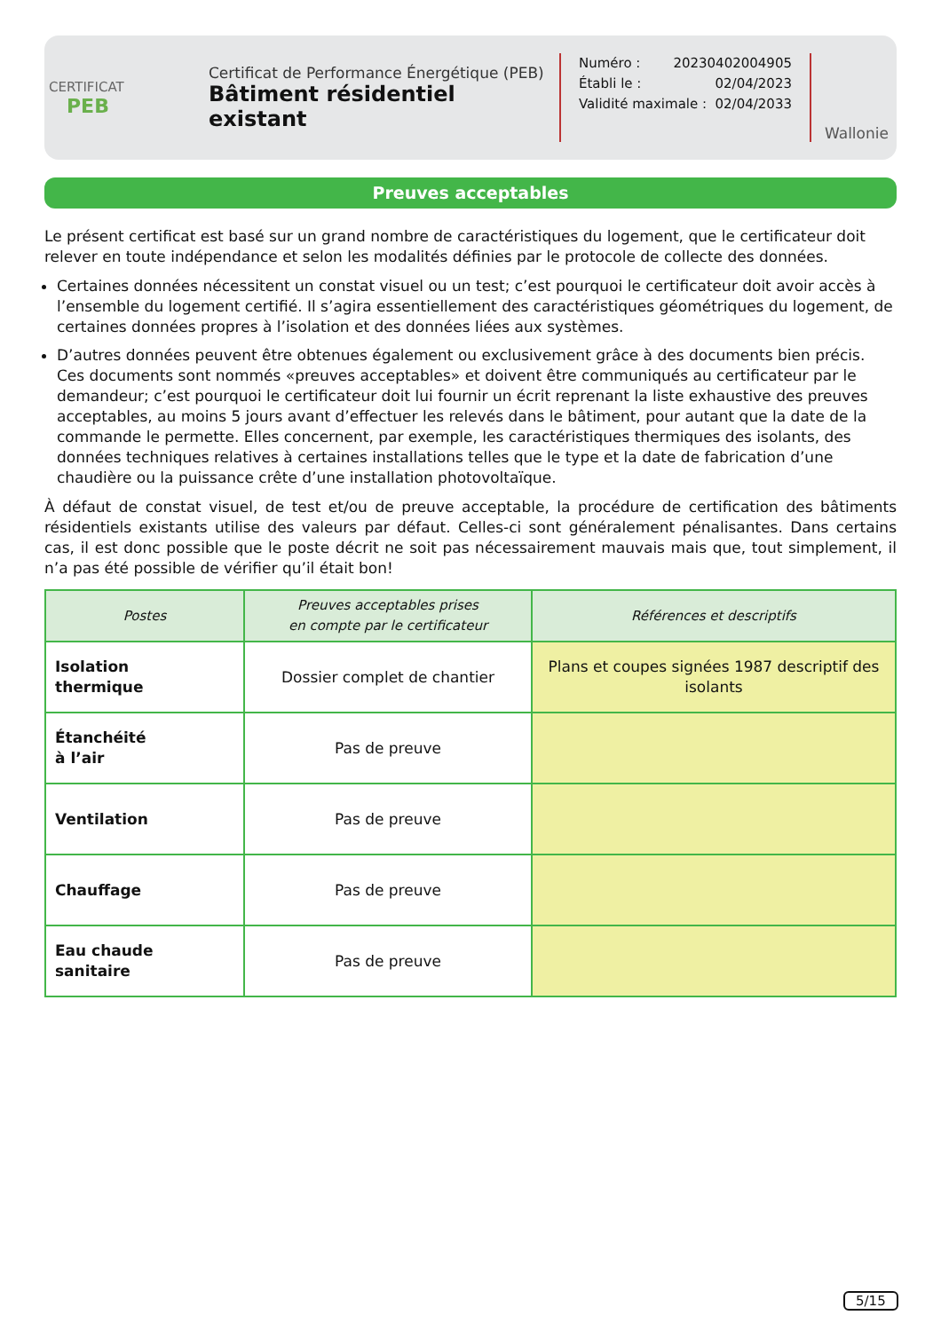CERTIFICAT
PEB
Certificat de Performance Énergétique (PEB)
Bâtiment résidentiel existant
Numéro : 20230402004905
Établi le : 02/04/2023
Validité maximale : 02/04/2033
Wallonie
Preuves acceptables
Le présent certificat est basé sur un grand nombre de caractéristiques du logement, que le certificateur doit relever en toute indépendance et selon les modalités définies par le protocole de collecte des données.
Certaines données nécessitent un constat visuel ou un test; c’est pourquoi le certificateur doit avoir accès à l’ensemble du logement certifié. Il s’agira essentiellement des caractéristiques géométriques du logement, de certaines données propres à l’isolation et des données liées aux systèmes.
D’autres données peuvent être obtenues également ou exclusivement grâce à des documents bien précis. Ces documents sont nommés «preuves acceptables» et doivent être communiqués au certificateur par le demandeur; c’est pourquoi le certificateur doit lui fournir un écrit reprenant la liste exhaustive des preuves acceptables, au moins 5 jours avant d’effectuer les relevés dans le bâtiment, pour autant que la date de la commande le permette. Elles concernent, par exemple, les caractéristiques thermiques des isolants, des données techniques relatives à certaines installations telles que le type et la date de fabrication d’une chaudière ou la puissance crête d’une installation photovoltaïque.
À défaut de constat visuel, de test et/ou de preuve acceptable, la procédure de certification des bâtiments résidentiels existants utilise des valeurs par défaut. Celles-ci sont généralement pénalisantes. Dans certains cas, il est donc possible que le poste décrit ne soit pas nécessairement mauvais mais que, tout simplement, il n’a pas été possible de vérifier qu’il était bon!
| Postes | Preuves acceptables prises en compte par le certificateur | Références et descriptifs |
| --- | --- | --- |
| Isolation thermique | Dossier complet de chantier | Plans et coupes signées 1987 descriptif des isolants |
| Étanchéité à l’air | Pas de preuve | |
| Ventilation | Pas de preuve | |
| Chauffage | Pas de preuve | |
| Eau chaude sanitaire | Pas de preuve | |
5/15